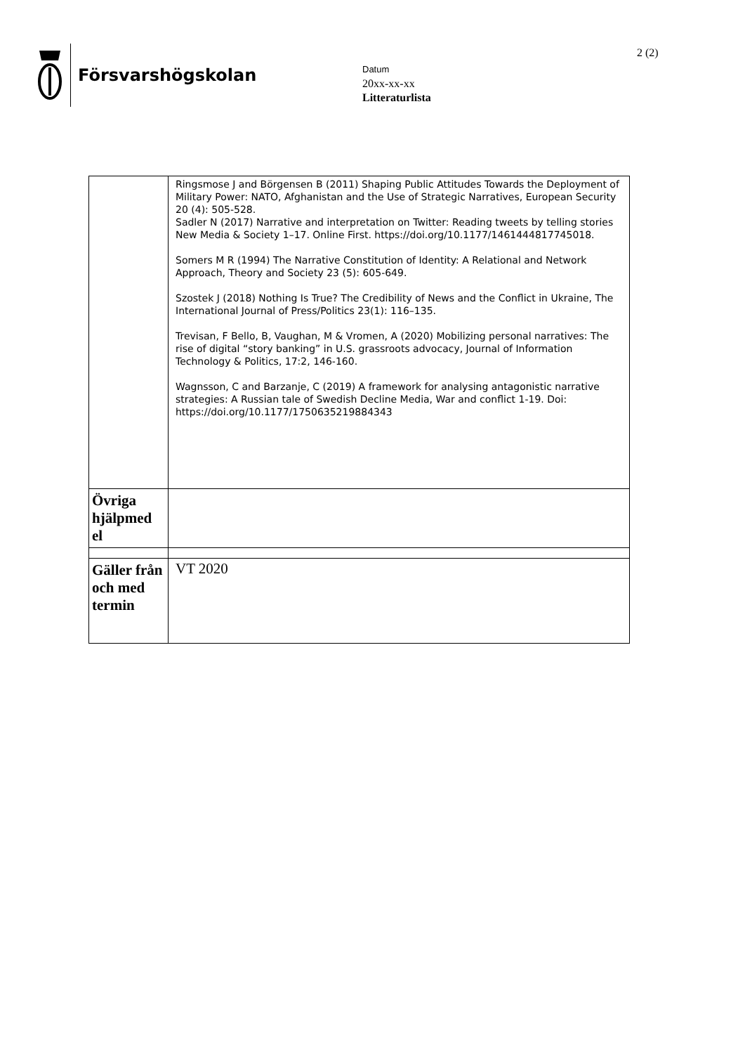Försvarshögskolan 2 (2)
Datum
20xx-xx-xx
Litteraturlista
| | Ringsmose J and Börgensen B (2011) Shaping Public Attitudes Towards the Deployment of Military Power: NATO, Afghanistan and the Use of Strategic Narratives, European Security 20 (4): 505-528. Sadler N (2017) Narrative and interpretation on Twitter: Reading tweets by telling stories New Media & Society 1–17. Online First. https://doi.org/10.1177/1461444817745018. Somers M R (1994) The Narrative Constitution of Identity: A Relational and Network Approach, Theory and Society 23 (5): 605-649. Szostek J (2018) Nothing Is True? The Credibility of News and the Conflict in Ukraine, The International Journal of Press/Politics 23(1): 116–135. Trevisan, F Bello, B, Vaughan, M & Vromen, A (2020) Mobilizing personal narratives: The rise of digital “story banking” in U.S. grassroots advocacy, Journal of Information Technology & Politics, 17:2, 146-160. Wagnsson, C and Barzanje, C (2019) A framework for analysing antagonistic narrative strategies: A Russian tale of Swedish Decline Media, War and conflict 1-19. Doi: https://doi.org/10.1177/1750635219884343 |
| Övriga hjälpmed el | |
| Gäller från och med termin | VT 2020 |